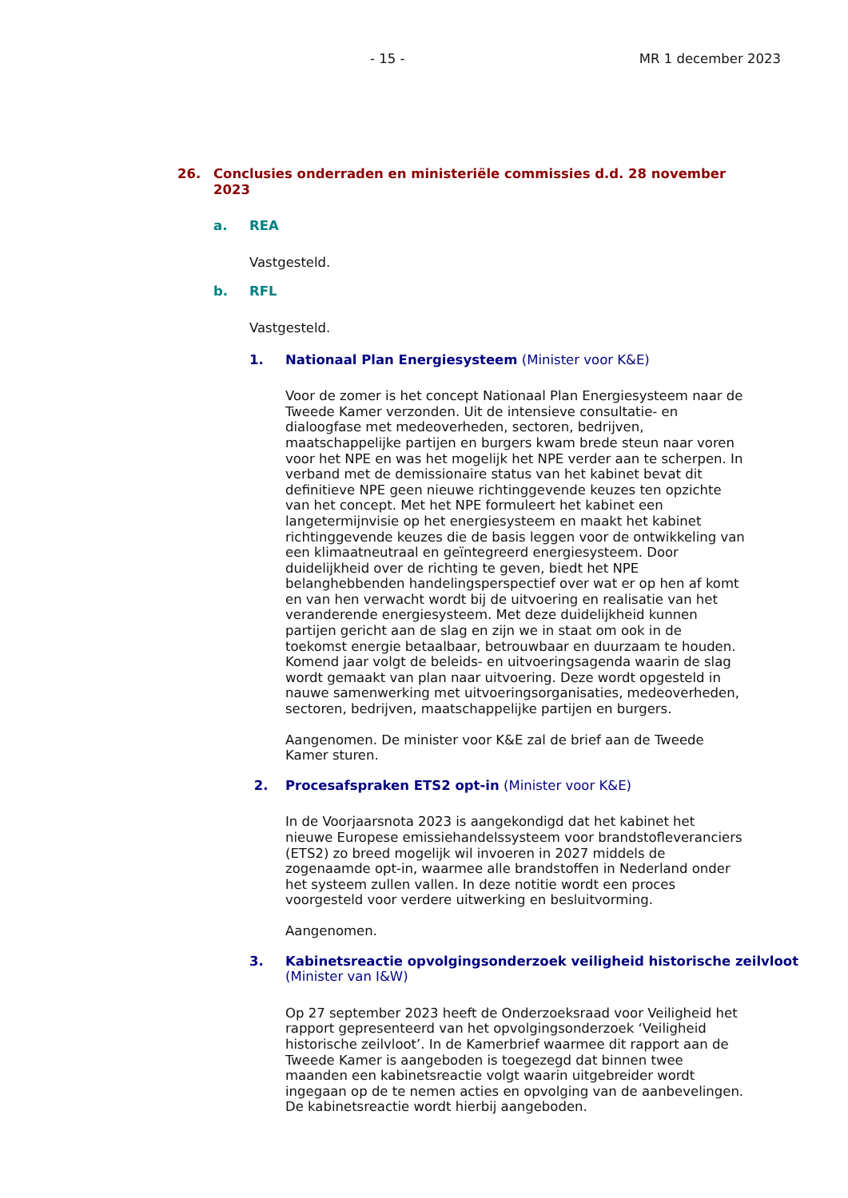- 15 - MR 1 december 2023
26. Conclusies onderraden en ministeriële commissies d.d. 28 november 2023
a. REA
Vastgesteld.
b. RFL
Vastgesteld.
1. Nationaal Plan Energiesysteem (Minister voor K&E)
Voor de zomer is het concept Nationaal Plan Energiesysteem naar de Tweede Kamer verzonden. Uit de intensieve consultatie- en dialoogfase met medeoverheden, sectoren, bedrijven, maatschappelijke partijen en burgers kwam brede steun naar voren voor het NPE en was het mogelijk het NPE verder aan te scherpen. In verband met de demissionaire status van het kabinet bevat dit definitieve NPE geen nieuwe richtinggevende keuzes ten opzichte van het concept. Met het NPE formuleert het kabinet een langetermijnvisie op het energiesysteem en maakt het kabinet richtinggevende keuzes die de basis leggen voor de ontwikkeling van een klimaatneutraal en geïntegreerd energiesysteem. Door duidelijkheid over de richting te geven, biedt het NPE belanghebbenden handelingsperspectief over wat er op hen af komt en van hen verwacht wordt bij de uitvoering en realisatie van het veranderende energiesysteem. Met deze duidelijkheid kunnen partijen gericht aan de slag en zijn we in staat om ook in de toekomst energie betaalbaar, betrouwbaar en duurzaam te houden. Komend jaar volgt de beleids- en uitvoeringsagenda waarin de slag wordt gemaakt van plan naar uitvoering. Deze wordt opgesteld in nauwe samenwerking met uitvoeringsorganisaties, medeoverheden, sectoren, bedrijven, maatschappelijke partijen en burgers.
Aangenomen. De minister voor K&E zal de brief aan de Tweede Kamer sturen.
2. Procesafspraken ETS2 opt-in (Minister voor K&E)
In de Voorjaarsnota 2023 is aangekondigd dat het kabinet het nieuwe Europese emissiehandelssysteem voor brandstofleveranciers (ETS2) zo breed mogelijk wil invoeren in 2027 middels de zogenaamde opt-in, waarmee alle brandstoffen in Nederland onder het systeem zullen vallen. In deze notitie wordt een proces voorgesteld voor verdere uitwerking en besluitvorming.
Aangenomen.
3. Kabinetsreactie opvolgingsonderzoek veiligheid historische zeilvloot (Minister van I&W)
Op 27 september 2023 heeft de Onderzoeksraad voor Veiligheid het rapport gepresenteerd van het opvolgingsonderzoek ‘Veiligheid historische zeilvloot’. In de Kamerbrief waarmee dit rapport aan de Tweede Kamer is aangeboden is toegezegd dat binnen twee maanden een kabinetsreactie volgt waarin uitgebreider wordt ingegaan op de te nemen acties en opvolging van de aanbevelingen. De kabinetsreactie wordt hierbij aangeboden.